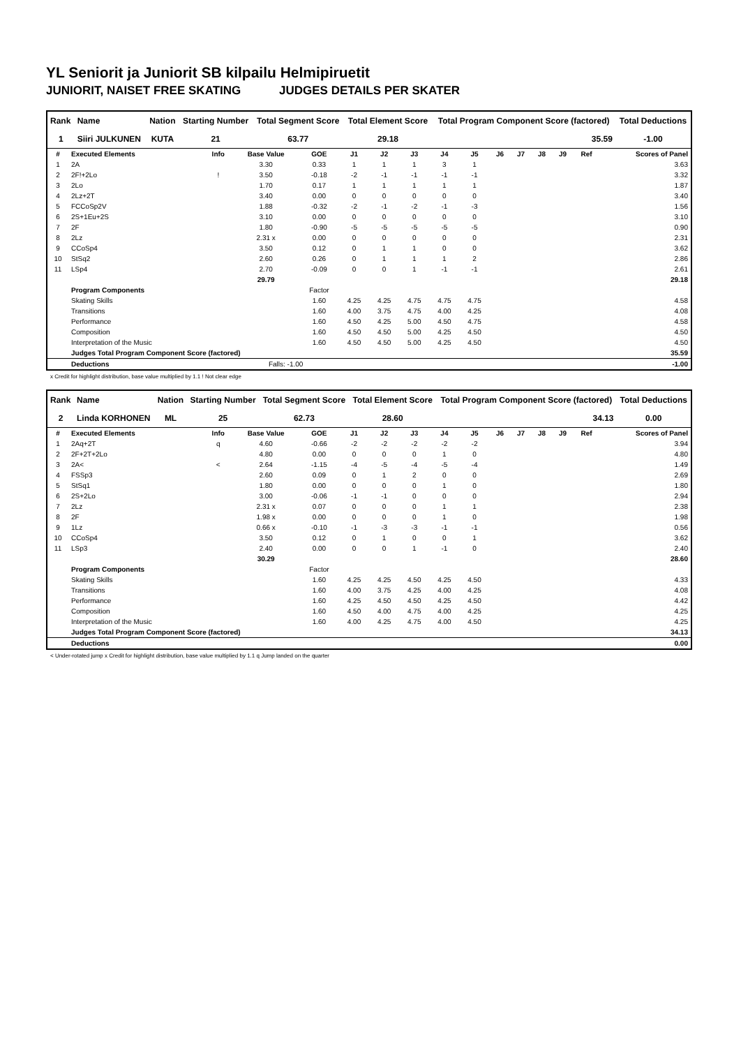YL Seniorit ja Juniorit SB kilpailu Helmipiruetit
JUNIORIT, NAISET FREE SKATING JUDGES DETAILS PER SKATER
| Rank | Name | Nation | Starting Number | Total Segment Score | Total Element Score | Total Program Component Score (factored) | Total Deductions |
| --- | --- | --- | --- | --- | --- | --- | --- |
| 1 | Siiri JULKUNEN | KUTA | 21 | 63.77 | 29.18 | 35.59 | -1.00 |
| # | Executed Elements | Info | Base Value | GOE | J1 | J2 | J3 | J4 | J5 | J6 | J7 | J8 | J9 | Ref | Scores of Panel |
| --- | --- | --- | --- | --- | --- | --- | --- | --- | --- | --- | --- | --- | --- | --- | --- |
| 1 | 2A | | 3.30 | 0.33 | 1 | 1 | 1 | 3 | 1 | | | | | | 3.63 |
| 2 | 2F!+2Lo | ! | 3.50 | -0.18 | -2 | -1 | -1 | -1 | -1 | | | | | | 3.32 |
| 3 | 2Lo | | 1.70 | 0.17 | 1 | 1 | 1 | 1 | 1 | | | | | | 1.87 |
| 4 | 2Lz+2T | | 3.40 | 0.00 | 0 | 0 | 0 | 0 | 0 | | | | | | 3.40 |
| 5 | FCCoSp2V | | 1.88 | -0.32 | -2 | -1 | -2 | -1 | -3 | | | | | | 1.56 |
| 6 | 2S+1Eu+2S | | 3.10 | 0.00 | 0 | 0 | 0 | 0 | 0 | | | | | | 3.10 |
| 7 | 2F | | 1.80 | -0.90 | -5 | -5 | -5 | -5 | -5 | | | | | | 0.90 |
| 8 | 2Lz | | 2.31 x | 0.00 | 0 | 0 | 0 | 0 | 0 | | | | | | 2.31 |
| 9 | CCoSp4 | | 3.50 | 0.12 | 0 | 1 | 1 | 0 | 0 | | | | | | 3.62 |
| 10 | StSq2 | | 2.60 | 0.26 | 0 | 1 | 1 | 1 | 2 | | | | | | 2.86 |
| 11 | LSp4 | | 2.70 | -0.09 | 0 | 0 | 1 | -1 | -1 | | | | | | 2.61 |
| | | | 29.79 | | | | | | | | | | | | 29.18 |
| | Program Components | | | Factor | | | | | | | | | | | |
| | Skating Skills | | | 1.60 | 4.25 | 4.25 | 4.75 | 4.75 | 4.75 | | | | | | 4.58 |
| | Transitions | | | 1.60 | 4.00 | 3.75 | 4.75 | 4.00 | 4.25 | | | | | | 4.08 |
| | Performance | | | 1.60 | 4.50 | 4.25 | 5.00 | 4.50 | 4.75 | | | | | | 4.58 |
| | Composition | | | 1.60 | 4.50 | 4.50 | 5.00 | 4.25 | 4.50 | | | | | | 4.50 |
| | Interpretation of the Music | | | 1.60 | 4.50 | 4.50 | 5.00 | 4.25 | 4.50 | | | | | | 4.50 |
| | Judges Total Program Component Score (factored) | | | | | | | | | | | | | | 35.59 |
| | Deductions | | Falls: -1.00 | | | | | | | | | | | | -1.00 |
x Credit for highlight distribution, base value multiplied by 1.1 ! Not clear edge
| Rank | Name | Nation | Starting Number | Total Segment Score | Total Element Score | Total Program Component Score (factored) | Total Deductions |
| --- | --- | --- | --- | --- | --- | --- | --- |
| 2 | Linda KORHONEN | ML | 25 | 62.73 | 28.60 | 34.13 | 0.00 |
| # | Executed Elements | Info | Base Value | GOE | J1 | J2 | J3 | J4 | J5 | J6 | J7 | J8 | J9 | Ref | Scores of Panel |
| --- | --- | --- | --- | --- | --- | --- | --- | --- | --- | --- | --- | --- | --- | --- | --- |
| 1 | 2Aq+2T | q | 4.60 | -0.66 | -2 | -2 | -2 | -2 | -2 | | | | | | 3.94 |
| 2 | 2F+2T+2Lo | | 4.80 | 0.00 | 0 | 0 | 0 | 1 | 0 | | | | | | 4.80 |
| 3 | 2A< | < | 2.64 | -1.15 | -4 | -5 | -4 | -5 | -4 | | | | | | 1.49 |
| 4 | FSSp3 | | 2.60 | 0.09 | 0 | 1 | 2 | 0 | 0 | | | | | | 2.69 |
| 5 | StSq1 | | 1.80 | 0.00 | 0 | 0 | 0 | 1 | 0 | | | | | | 1.80 |
| 6 | 2S+2Lo | | 3.00 | -0.06 | -1 | -1 | 0 | 0 | 0 | | | | | | 2.94 |
| 7 | 2Lz | | 2.31 x | 0.07 | 0 | 0 | 0 | 1 | 1 | | | | | | 2.38 |
| 8 | 2F | | 1.98 x | 0.00 | 0 | 0 | 0 | 1 | 0 | | | | | | 1.98 |
| 9 | 1Lz | | 0.66 x | -0.10 | -1 | -3 | -3 | -1 | -1 | | | | | | 0.56 |
| 10 | CCoSp4 | | 3.50 | 0.12 | 0 | 1 | 0 | 0 | 1 | | | | | | 3.62 |
| 11 | LSp3 | | 2.40 | 0.00 | 0 | 0 | 1 | -1 | 0 | | | | | | 2.40 |
| | | | 30.29 | | | | | | | | | | | | 28.60 |
| | Program Components | | | Factor | | | | | | | | | | | |
| | Skating Skills | | | 1.60 | 4.25 | 4.25 | 4.50 | 4.25 | 4.50 | | | | | | 4.33 |
| | Transitions | | | 1.60 | 4.00 | 3.75 | 4.25 | 4.00 | 4.25 | | | | | | 4.08 |
| | Performance | | | 1.60 | 4.25 | 4.50 | 4.50 | 4.25 | 4.50 | | | | | | 4.42 |
| | Composition | | | 1.60 | 4.50 | 4.00 | 4.75 | 4.00 | 4.25 | | | | | | 4.25 |
| | Interpretation of the Music | | | 1.60 | 4.00 | 4.25 | 4.75 | 4.00 | 4.50 | | | | | | 4.25 |
| | Judges Total Program Component Score (factored) | | | | | | | | | | | | | | 34.13 |
| | Deductions | | | | | | | | | | | | | | 0.00 |
< Under-rotated jump x Credit for highlight distribution, base value multiplied by 1.1 q Jump landed on the quarter